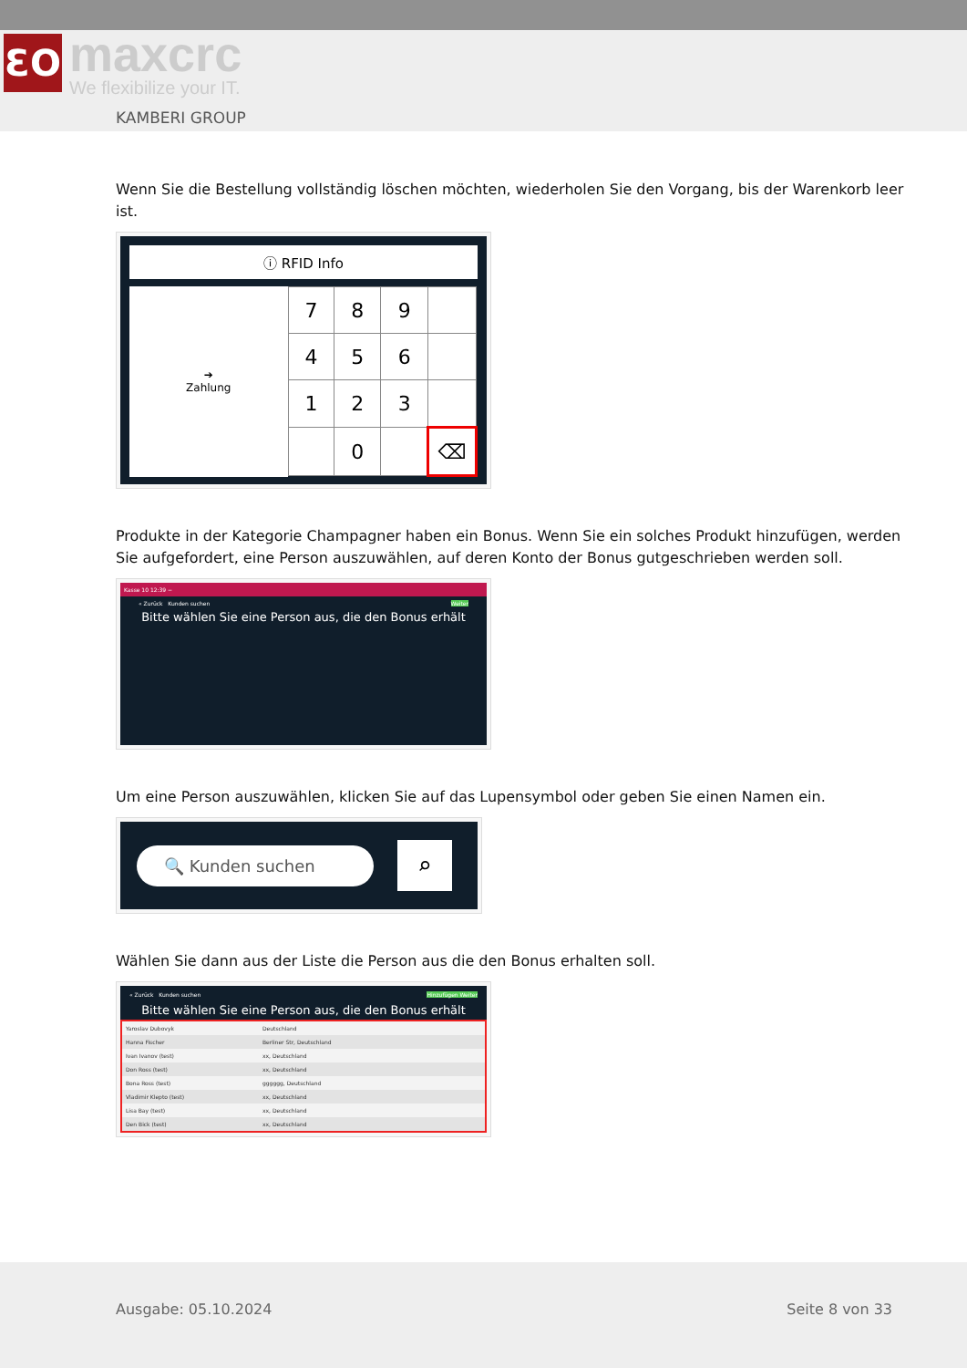ƐO maxcrc
We flexibilize your IT.
KAMBERI GROUP
Wenn Sie die Bestellung vollständig löschen möchten, wiederholen Sie den Vorgang, bis der Warenkorb leer ist.
ⓘ RFID Info
➔
Zahlung
| 7 | 8 | 9 | |
| 4 | 5 | 6 | |
| 1 | 2 | 3 | |
| | 0 | | ⌫ |
Produkte in der Kategorie Champagner haben ein Bonus. Wenn Sie ein solches Produkt hinzufügen, werden Sie aufgefordert, eine Person auszuwählen, auf deren Konto der Bonus gutgeschrieben werden soll.
Kasse 10 12:39 −
« Zurück Kunden suchen Weiter
Bitte wählen Sie eine Person aus, die den Bonus erhält
Um eine Person auszuwählen, klicken Sie auf das Lupensymbol oder geben Sie einen Namen ein.
🔍 Kunden suchen
⌕
Wählen Sie dann aus der Liste die Person aus die den Bonus erhalten soll.
« Zurück Kunden suchen Hinzufügen Weiter
Bitte wählen Sie eine Person aus, die den Bonus erhält
Yaroslav Dubovyk Deutschland
Hanna Fischer Berliner Str, Deutschland
Ivan Ivanov (test) xx, Deutschland
Don Ross (test) xx, Deutschland
Bona Ross (test) gggggg, Deutschland
Vladimir Klepto (test) xx, Deutschland
Lisa Bay (test) xx, Deutschland
Den Bick (test) xx, Deutschland
Ausgabe: 05.10.2024 Seite 8 von 33